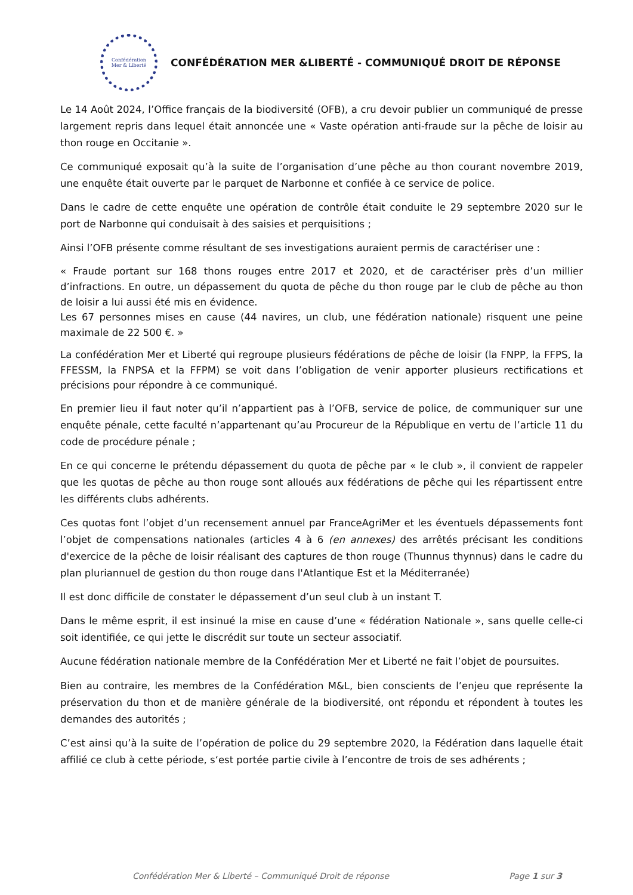Confédération
Mer & Liberté
CONFÉDÉRATION MER &LIBERTÉ - COMMUNIQUÉ DROIT DE RÉPONSE
Le 14 Août 2024, l’Office français de la biodiversité (OFB), a cru devoir publier un communiqué de presse largement repris dans lequel était annoncée une « Vaste opération anti-fraude sur la pêche de loisir au thon rouge en Occitanie ».
Ce communiqué exposait qu’à la suite de l’organisation d’une pêche au thon courant novembre 2019, une enquête était ouverte par le parquet de Narbonne et confiée à ce service de police.
Dans le cadre de cette enquête une opération de contrôle était conduite le 29 septembre 2020 sur le port de Narbonne qui conduisait à des saisies et perquisitions ;
Ainsi l’OFB présente comme résultant de ses investigations auraient permis de caractériser une :
« Fraude portant sur 168 thons rouges entre 2017 et 2020, et de caractériser près d’un millier d’infractions. En outre, un dépassement du quota de pêche du thon rouge par le club de pêche au thon de loisir a lui aussi été mis en évidence.
Les 67 personnes mises en cause (44 navires, un club, une fédération nationale) risquent une peine maximale de 22 500 €. »
La confédération Mer et Liberté qui regroupe plusieurs fédérations de pêche de loisir (la FNPP, la FFPS, la FFESSM, la FNPSA et la FFPM) se voit dans l’obligation de venir apporter plusieurs rectifications et précisions pour répondre à ce communiqué.
En premier lieu il faut noter qu’il n’appartient pas à l’OFB, service de police, de communiquer sur une enquête pénale, cette faculté n’appartenant qu’au Procureur de la République en vertu de l’article 11 du code de procédure pénale ;
En ce qui concerne le prétendu dépassement du quota de pêche par « le club », il convient de rappeler que les quotas de pêche au thon rouge sont alloués aux fédérations de pêche qui les répartissent entre les différents clubs adhérents.
Ces quotas font l’objet d’un recensement annuel par FranceAgriMer et les éventuels dépassements font l’objet de compensations nationales (articles 4 à 6 (en annexes) des arrêtés précisant les conditions d'exercice de la pêche de loisir réalisant des captures de thon rouge (Thunnus thynnus) dans le cadre du plan pluriannuel de gestion du thon rouge dans l'Atlantique Est et la Méditerranée)
Il est donc difficile de constater le dépassement d’un seul club à un instant T.
Dans le même esprit, il est insinué la mise en cause d’une « fédération Nationale », sans quelle celle-ci soit identifiée, ce qui jette le discrédit sur toute un secteur associatif.
Aucune fédération nationale membre de la Confédération Mer et Liberté ne fait l’objet de poursuites.
Bien au contraire, les membres de la Confédération M&L, bien conscients de l’enjeu que représente la préservation du thon et de manière générale de la biodiversité, ont répondu et répondent à toutes les demandes des autorités ;
C’est ainsi qu’à la suite de l’opération de police du 29 septembre 2020, la Fédération dans laquelle était affilié ce club à cette période, s‘est portée partie civile à l’encontre de trois de ses adhérents ;
Confédération Mer & Liberté – Communiqué Droit de réponse Page 1 sur 3